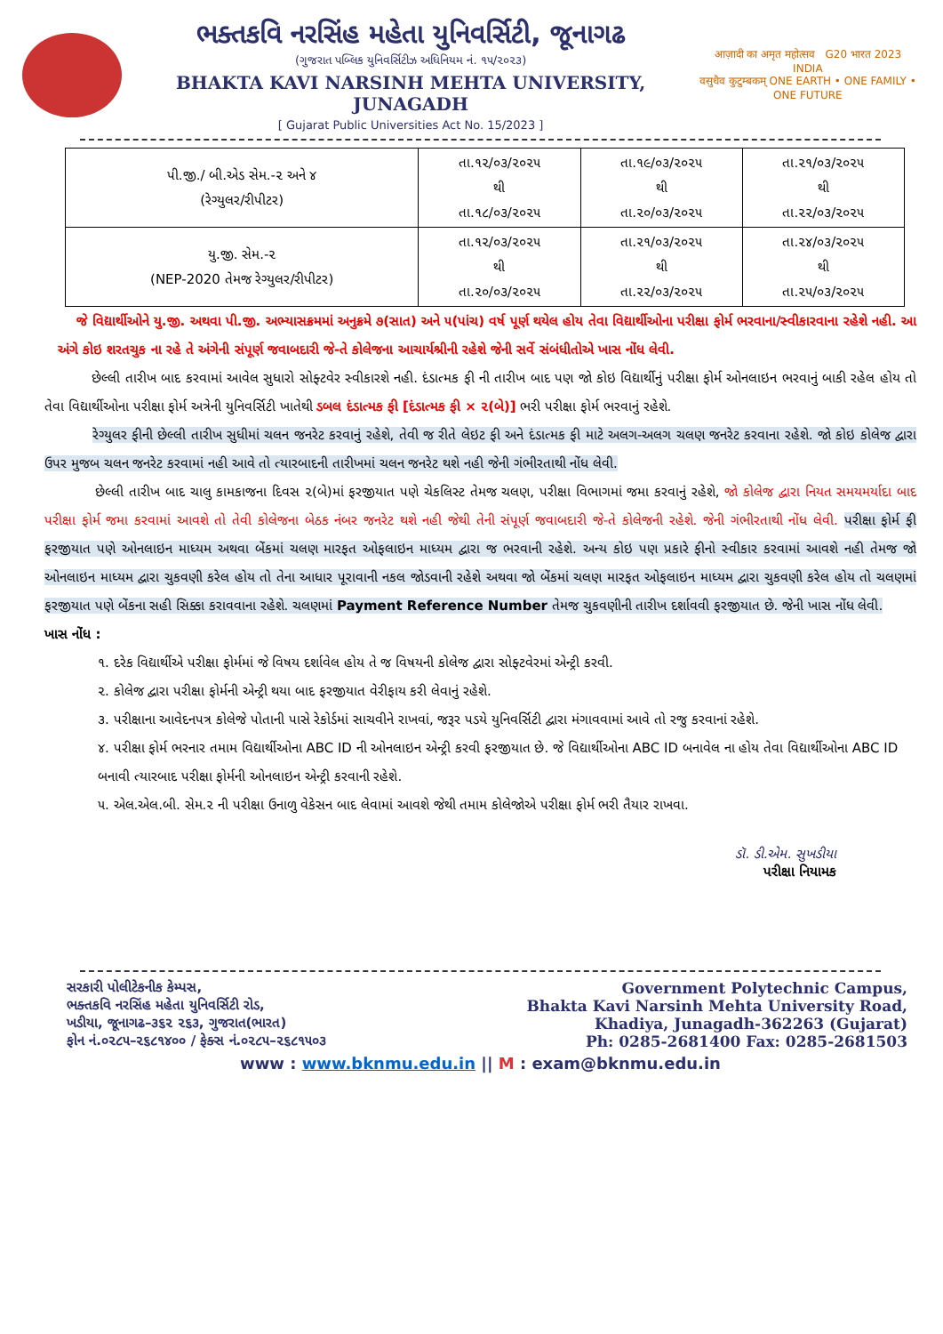ભક્તકવિ નરસિંહ મહેતા યુનિવર્સિટી, જૂનાગઢ
(ગુજરાત પબ્લિક યુનિવર્સિટીઝ અધિનિયમ નં. ૧૫/૨૦૨૩)
BHAKTA KAVI NARSINH MEHTA UNIVERSITY, JUNAGADH
[ Gujarat Public Universities Act No. 15/2023 ]
आज़ादी का अमृत महोत्सव G20 भारत 2023 INDIA
वसुधैव कुटुम्बकम् ONE EARTH • ONE FAMILY • ONE FUTURE
| પી.જી./ બી.એડ સેમ.-૨ અને ૪ (રેગ્યુલર/રીપીટર) | તા.૧૨/૦૩/૨૦૨૫ થી તા.૧૮/૦૩/૨૦૨૫ | તા.૧૯/૦૩/૨૦૨૫ થી તા.૨૦/૦૩/૨૦૨૫ | તા.૨૧/૦૩/૨૦૨૫ થી તા.૨૨/૦૩/૨૦૨૫ |
| યુ.જી. સેમ.-૨ (NEP-2020 તેમજ રેગ્યુલર/રીપીટર) | તા.૧૨/૦૩/૨૦૨૫ થી તા.૨૦/૦૩/૨૦૨૫ | તા.૨૧/૦૩/૨૦૨૫ થી તા.૨૨/૦૩/૨૦૨૫ | તા.૨૪/૦૩/૨૦૨૫ થી તા.૨૫/૦૩/૨૦૨૫ |
જે વિદ્યાર્થીઓને યુ.જી. અથવા પી.જી. અભ્યાસક્રમમાં અનુક્રમે ૭(સાત) અને ૫(પાંચ) વર્ષ પૂર્ણ થયેલ હોય તેવા વિદ્યાર્થીઓના પરીક્ષા ફોર્મ ભરવાના/સ્વીકારવાના રહેશે નહી. આ અંગે કોઇ શરતચુક ના રહે તે અંગેની સંપૂર્ણ જવાબદારી જે-તે કોલેજના આચાર્યશ્રીની રહેશે જેની સર્વે સંબંધીતોએ ખાસ નોંધ લેવી.
છેલ્લી તારીખ બાદ કરવામાં આવેલ સુધારો સોફ્ટવેર સ્વીકારશે નહી. દંડાત્મક ફી ની તારીખ બાદ પણ જો કોઇ વિદ્યાર્થીનું પરીક્ષા ફોર્મ ઓનલાઇન ભરવાનું બાકી રહેલ હોય તો તેવા વિદ્યાર્થીઓના પરીક્ષા ફોર્મ અત્રેની યુનિવર્સિટી ખાતેથી ડબલ દંડાત્મક ફી [દંડાત્મક ફી × ૨(બે)] ભરી પરીક્ષા ફોર્મ ભરવાનું રહેશે.
રેગ્યુલર ફીની છેલ્લી તારીખ સુધીમાં ચલન જનરેટ કરવાનું રહેશે, તેવી જ રીતે લેઇટ ફી અને દંડાત્મક ફી માટે અલગ-અલગ ચલણ જનરેટ કરવાના રહેશે. જો કોઇ કોલેજ દ્વારા ઉપર મુજબ ચલન જનરેટ કરવામાં નહી આવે તો ત્યારબાદની તારીખમાં ચલન જનરેટ થશે નહી જેની ગંભીરતાથી નોંધ લેવી.
છેલ્લી તારીખ બાદ ચાલુ કામકાજના દિવસ ૨(બે)માં ફરજીયાત પણે ચેકલિસ્ટ તેમજ ચલણ, પરીક્ષા વિભાગમાં જમા કરવાનું રહેશે, જો કોલેજ દ્વારા નિયત સમયમર્યાદા બાદ પરીક્ષા ફોર્મ જમા કરવામાં આવશે તો તેવી કોલેજના બેઠક નંબર જનરેટ થશે નહી જેથી તેની સંપૂર્ણ જવાબદારી જે-તે કોલેજની રહેશે. જેની ગંભીરતાથી નોંધ લેવી. પરીક્ષા ફોર્મ ફી ફરજીયાત પણે ઓનલાઇન માધ્યમ અથવા બેંકમાં ચલણ મારફત ઓફલાઇન માધ્યમ દ્વારા જ ભરવાની રહેશે. અન્ય કોઇ પણ પ્રકારે ફીનો સ્વીકાર કરવામાં આવશે નહી તેમજ જો ઓનલાઇન માધ્યમ દ્વારા ચુકવણી કરેલ હોય તો તેના આધાર પૂરાવાની નકલ જોડવાની રહેશે અથવા જો બેંકમાં ચલણ મારફત ઓફલાઇન માધ્યમ દ્વારા ચુકવણી કરેલ હોય તો ચલણમાં ફરજીયાત પણે બેંકના સહી સિક્કા કરાવવાના રહેશે. ચલણમાં Payment Reference Number તેમજ ચુકવણીની તારીખ દર્શાવવી ફરજીયાત છે. જેની ખાસ નોંધ લેવી.
ખાસ નોંધ :
૧. દરેક વિદ્યાર્થીએ પરીક્ષા ફોર્મમાં જે વિષય દર્શાવેલ હોય તે જ વિષયની કોલેજ દ્વારા સોફ્ટવેરમાં એન્ટ્રી કરવી.
૨. કોલેજ દ્વારા પરીક્ષા ફોર્મની એન્ટ્રી થયા બાદ ફરજીયાત વેરીફાય કરી લેવાનું રહેશે.
૩. પરીક્ષાના આવેદનપત્ર કોલેજે પોતાની પાસે રેકોર્ડમાં સાચવીને રાખવાં, જરૂર પડયે યુનિવર્સિટી દ્વારા મંગાવવામાં આવે તો રજુ કરવાનાં રહેશે.
૪. પરીક્ષા ફોર્મ ભરનાર તમામ વિદ્યાર્થીઓના ABC ID ની ઓનલાઇન એન્ટ્રી કરવી ફરજીયાત છે. જે વિદ્યાર્થીઓના ABC ID બનાવેલ ના હોય તેવા વિદ્યાર્થીઓના ABC ID બનાવી ત્યારબાદ પરીક્ષા ફોર્મની ઓનલાઇન એન્ટ્રી કરવાની રહેશે.
૫. એલ.એલ.બી. સેમ.૨ ની પરીક્ષા ઉનાળુ વેકેસન બાદ લેવામાં આવશે જેથી તમામ કોલેજોએ પરીક્ષા ફોર્મ ભરી તૈયાર રાખવા.
ડૉ. ડી.એમ. સુખડીયા
પરીક્ષા નિયામક
સરકારી પોલીટેકનીક કેમ્પસ,
ભક્તકવિ નરસિંહ મહેતા યુનિવર્સિટી રોડ,
ખડીયા, જૂનાગઢ–૩૬૨ ૨૬૩, ગુજરાત(ભારત)
ફોન નં.૦૨૮૫–૨૬૮૧૪૦૦ / ફેક્સ નં.૦૨૮૫–૨૬૮૧૫૦૩
Government Polytechnic Campus,
Bhakta Kavi Narsinh Mehta University Road,
Khadiya, Junagadh-362263 (Gujarat)
Ph: 0285-2681400 Fax: 0285-2681503
www : www.bknmu.edu.in || M : exam@bknmu.edu.in